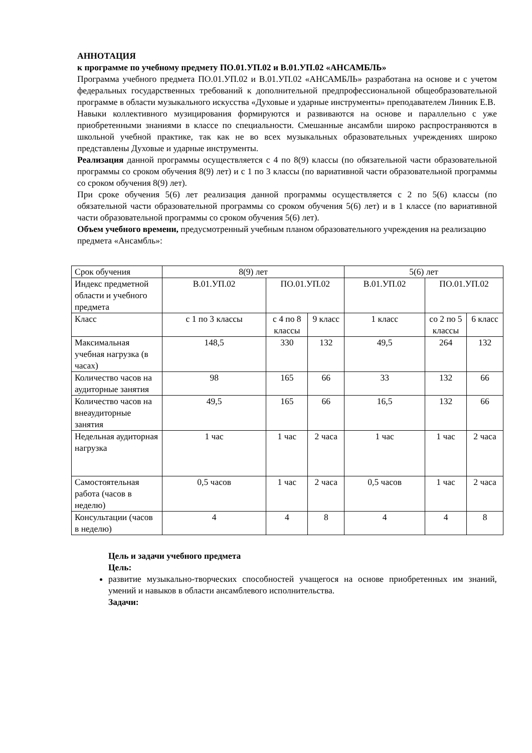АННОТАЦИЯ
к программе по учебному предмету ПО.01.УП.02 и В.01.УП.02 «АНСАМБЛЬ»
Программа учебного предмета ПО.01.УП.02 и В.01.УП.02 «АНСАМБЛЬ» разработана на основе и с учетом федеральных государственных требований к дополнительной предпрофессиональной общеобразовательной программе в области музыкального искусства «Духовые и ударные инструменты» преподавателем Линник Е.В.
Навыки коллективного музицирования формируются и развиваются на основе и параллельно с уже приобретенными знаниями в классе по специальности. Смешанные ансамбли широко распространяются в школьной учебной практике, так как не во всех музыкальных образовательных учреждениях широко представлены Духовые и ударные инструменты.
Реализация данной программы осуществляется с 4 по 8(9) классы (по обязательной части образовательной программы со сроком обучения 8(9) лет) и с 1 по 3 классы (по вариативной части образовательной программы со сроком обучения 8(9) лет).
При сроке обучения 5(6) лет реализация данной программы осуществляется с 2 по 5(6) классы (по обязательной части образовательной программы со сроком обучения 5(6) лет) и в 1 классе (по вариативной части образовательной программы со сроком обучения 5(6) лет).
Объем учебного времени, предусмотренный учебным планом образовательного учреждения на реализацию предмета «Ансамбль»:
| Срок обучения | 8(9) лет | | | 5(6) лет | | |
| Индекс предметной области и учебного предмета | В.01.УП.02 | ПО.01.УП.02 | | В.01.УП.02 | ПО.01.УП.02 | |
| Класс | с 1 по 3 классы | с 4 по 8 классы | 9 класс | 1 класс | со 2 по 5 классы | 6 класс |
| Максимальная учебная нагрузка (в часах) | 148,5 | 330 | 132 | 49,5 | 264 | 132 |
| Количество часов на аудиторные занятия | 98 | 165 | 66 | 33 | 132 | 66 |
| Количество часов на внеаудиторные занятия | 49,5 | 165 | 66 | 16,5 | 132 | 66 |
| Недельная аудиторная нагрузка | 1 час | 1 час | 2 часа | 1 час | 1 час | 2 часа |
| Самостоятельная работа (часов в неделю) | 0,5 часов | 1 час | 2 часа | 0,5 часов | 1 час | 2 часа |
| Консультации (часов в неделю) | 4 | 4 | 8 | 4 | 4 | 8 |
Цель и задачи учебного предмета
Цель:
развитие музыкально-творческих способностей учащегося на основе приобретенных им знаний, умений и навыков в области ансамблевого исполнительства.
Задачи: